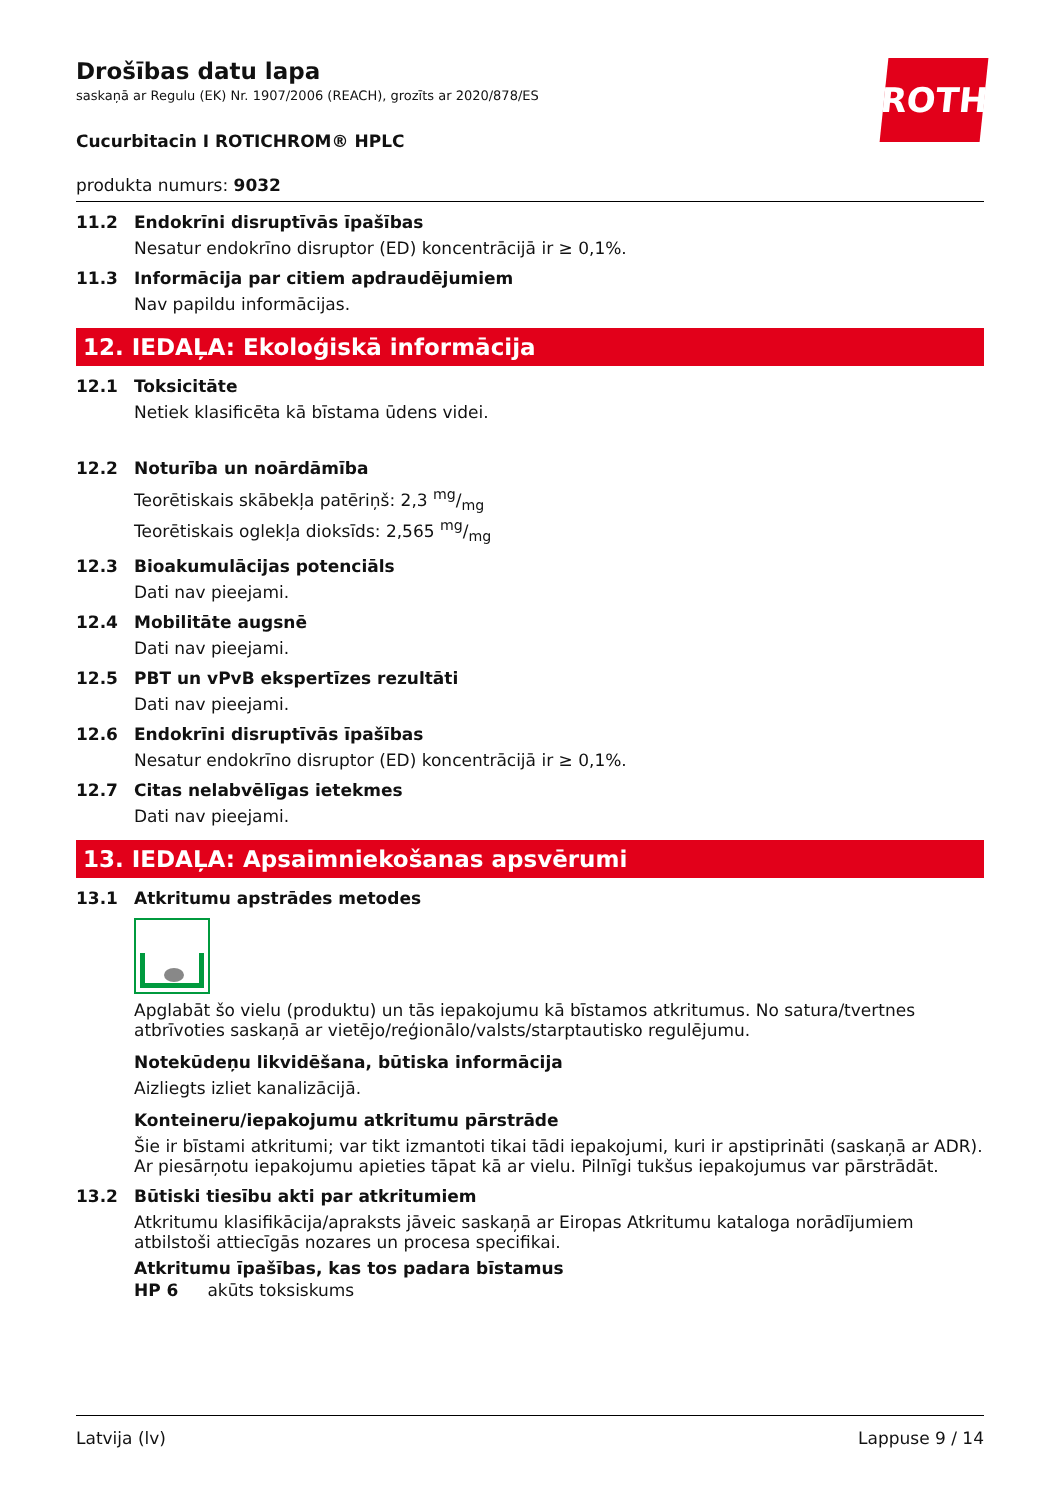ROTH
Drošības datu lapa
saskaņā ar Regulu (EK) Nr. 1907/2006 (REACH), grozīts ar 2020/878/ES
Cucurbitacin I ROTICHROM® HPLC
produkta numurs: 9032
11.2 Endokrīni disruptīvās īpašības
Nesatur endokrīno disruptor (ED) koncentrācijā ir ≥ 0,1%.
11.3 Informācija par citiem apdraudējumiem
Nav papildu informācijas.
12. IEDAĻA: Ekoloģiskā informācija
12.1 Toksicitāte
Netiek klasificēta kā bīstama ūdens videi.
12.2 Noturība un noārdāmība
Teorētiskais skābekļa patēriņš: 2,3 mg/mg
Teorētiskais oglekļa dioksīds: 2,565 mg/mg
12.3 Bioakumulācijas potenciāls
Dati nav pieejami.
12.4 Mobilitāte augsnē
Dati nav pieejami.
12.5 PBT un vPvB ekspertīzes rezultāti
Dati nav pieejami.
12.6 Endokrīni disruptīvās īpašības
Nesatur endokrīno disruptor (ED) koncentrācijā ir ≥ 0,1%.
12.7 Citas nelabvēlīgas ietekmes
Dati nav pieejami.
13. IEDAĻA: Apsaimniekošanas apsvērumi
13.1 Atkritumu apstrādes metodes
Apglabāt šo vielu (produktu) un tās iepakojumu kā bīstamos atkritumus. No satura/tvertnes atbrīvoties saskaņā ar vietējo/reģionālo/valsts/starptautisko regulējumu.
Notekūdeņu likvidēšana, būtiska informācija
Aizliegts izliet kanalizācijā.
Konteineru/iepakojumu atkritumu pārstrāde
Šie ir bīstami atkritumi; var tikt izmantoti tikai tādi iepakojumi, kuri ir apstiprināti (saskaņā ar ADR). Ar piesārņotu iepakojumu apieties tāpat kā ar vielu. Pilnīgi tukšus iepakojumus var pārstrādāt.
13.2 Būtiski tiesību akti par atkritumiem
Atkritumu klasifikācija/apraksts jāveic saskaņā ar Eiropas Atkritumu kataloga norādījumiem atbilstoši attiecīgās nozares un procesa specifikai.
Atkritumu īpašības, kas tos padara bīstamus
HP 6 akūts toksiskums
Latvija (lv) Lappuse 9 / 14